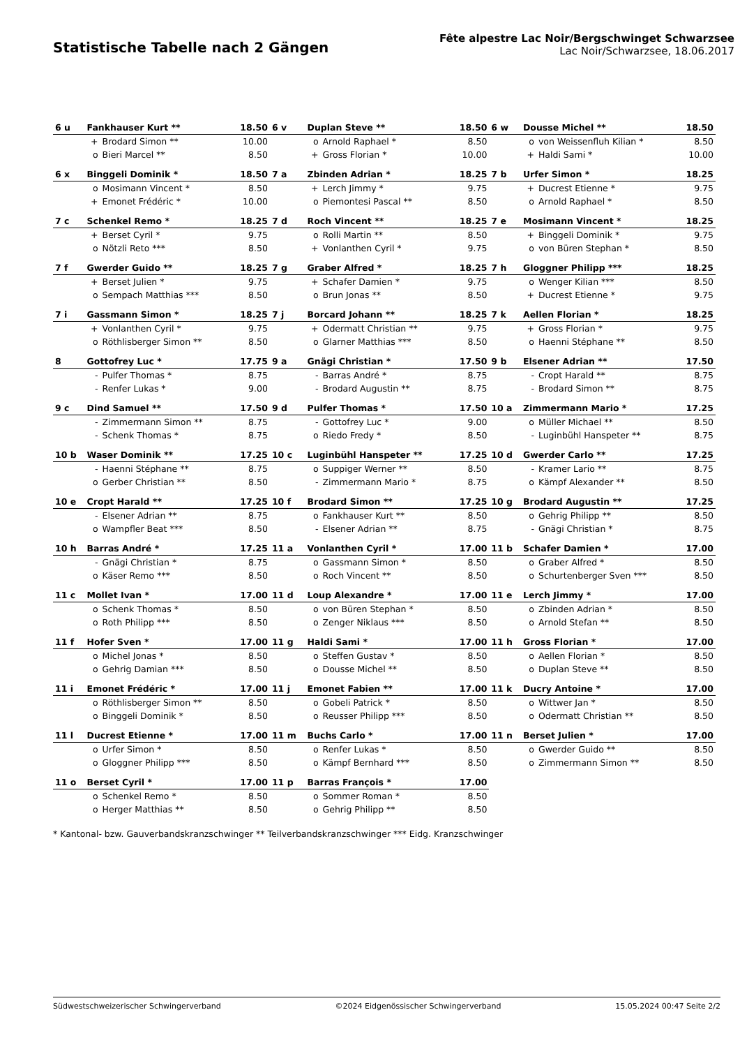Statistische Tabelle nach 2 Gängen
Fête alpestre Lac Noir/Bergschwinget Schwarzsee
Lac Noir/Schwarzsee, 18.06.2017
| 6 u | Fankhauser Kurt ** | | 18.50 | 6 v | Duplan Steve ** | | 18.50 | 6 w | Dousse Michel ** | | 18.50 |
| | + | Brodard Simon ** | 10.00 | | o | Arnold Raphael * | 8.50 | | o | von Weissenfluh Kilian * | 8.50 |
| | o | Bieri Marcel ** | 8.50 | | + | Gross Florian * | 10.00 | | + | Haldi Sami * | 10.00 |
| 6 x | Binggeli Dominik * | | 18.50 | 7 a | Zbinden Adrian * | | 18.25 | 7 b | Urfer Simon * | | 18.25 |
| | o | Mosimann Vincent * | 8.50 | | + | Lerch Jimmy * | 9.75 | | + | Ducrest Etienne * | 9.75 |
| | + | Emonet Frédéric * | 10.00 | | o | Piemontesi Pascal ** | 8.50 | | o | Arnold Raphael * | 8.50 |
| 7 c | Schenkel Remo * | | 18.25 | 7 d | Roch Vincent ** | | 18.25 | 7 e | Mosimann Vincent * | | 18.25 |
| | + | Berset Cyril * | 9.75 | | o | Rolli Martin ** | 8.50 | | + | Binggeli Dominik * | 9.75 |
| | o | Nötzli Reto *** | 8.50 | | + | Vonlanthen Cyril * | 9.75 | | o | von Büren Stephan * | 8.50 |
| 7 f | Gwerder Guido ** | | 18.25 | 7 g | Graber Alfred * | | 18.25 | 7 h | Gloggner Philipp *** | | 18.25 |
| | + | Berset Julien * | 9.75 | | + | Schafer Damien * | 9.75 | | o | Wenger Kilian *** | 8.50 |
| | o | Sempach Matthias *** | 8.50 | | o | Brun Jonas ** | 8.50 | | + | Ducrest Etienne * | 9.75 |
| 7 i | Gassmann Simon * | | 18.25 | 7 j | Borcard Johann ** | | 18.25 | 7 k | Aellen Florian * | | 18.25 |
| | + | Vonlanthen Cyril * | 9.75 | | + | Odermatt Christian ** | 9.75 | | + | Gross Florian * | 9.75 |
| | o | Röthlisberger Simon ** | 8.50 | | o | Glarner Matthias *** | 8.50 | | o | Haenni Stéphane ** | 8.50 |
| 8 | Gottofrey Luc * | | 17.75 | 9 a | Gnägi Christian * | | 17.50 | 9 b | Elsener Adrian ** | | 17.50 |
| | - | Pulfer Thomas * | 8.75 | | - | Barras André * | 8.75 | | - | Cropt Harald ** | 8.75 |
| | - | Renfer Lukas * | 9.00 | | - | Brodard Augustin ** | 8.75 | | - | Brodard Simon ** | 8.75 |
| 9 c | Dind Samuel ** | | 17.50 | 9 d | Pulfer Thomas * | | 17.50 | 10 a | Zimmermann Mario * | | 17.25 |
| | - | Zimmermann Simon ** | 8.75 | | - | Gottofrey Luc * | 9.00 | | o | Müller Michael ** | 8.50 |
| | - | Schenk Thomas * | 8.75 | | o | Riedo Fredy * | 8.50 | | - | Luginbühl Hanspeter ** | 8.75 |
| 10 b | Waser Dominik ** | | 17.25 | 10 c | Luginbühl Hanspeter ** | | 17.25 | 10 d | Gwerder Carlo ** | | 17.25 |
| | - | Haenni Stéphane ** | 8.75 | | o | Suppiger Werner ** | 8.50 | | - | Kramer Lario ** | 8.75 |
| | o | Gerber Christian ** | 8.50 | | - | Zimmermann Mario * | 8.75 | | o | Kämpf Alexander ** | 8.50 |
| 10 e | Cropt Harald ** | | 17.25 | 10 f | Brodard Simon ** | | 17.25 | 10 g | Brodard Augustin ** | | 17.25 |
| | - | Elsener Adrian ** | 8.75 | | o | Fankhauser Kurt ** | 8.50 | | o | Gehrig Philipp ** | 8.50 |
| | o | Wampfler Beat *** | 8.50 | | - | Elsener Adrian ** | 8.75 | | - | Gnägi Christian * | 8.75 |
| 10 h | Barras André * | | 17.25 | 11 a | Vonlanthen Cyril * | | 17.00 | 11 b | Schafer Damien * | | 17.00 |
| | - | Gnägi Christian * | 8.75 | | o | Gassmann Simon * | 8.50 | | o | Graber Alfred * | 8.50 |
| | o | Käser Remo *** | 8.50 | | o | Roch Vincent ** | 8.50 | | o | Schurtenberger Sven *** | 8.50 |
| 11 c | Mollet Ivan * | | 17.00 | 11 d | Loup Alexandre * | | 17.00 | 11 e | Lerch Jimmy * | | 17.00 |
| | o | Schenk Thomas * | 8.50 | | o | von Büren Stephan * | 8.50 | | o | Zbinden Adrian * | 8.50 |
| | o | Roth Philipp *** | 8.50 | | o | Zenger Niklaus *** | 8.50 | | o | Arnold Stefan ** | 8.50 |
| 11 f | Hofer Sven * | | 17.00 | 11 g | Haldi Sami * | | 17.00 | 11 h | Gross Florian * | | 17.00 |
| | o | Michel Jonas * | 8.50 | | o | Steffen Gustav * | 8.50 | | o | Aellen Florian * | 8.50 |
| | o | Gehrig Damian *** | 8.50 | | o | Dousse Michel ** | 8.50 | | o | Duplan Steve ** | 8.50 |
| 11 i | Emonet Frédéric * | | 17.00 | 11 j | Emonet Fabien ** | | 17.00 | 11 k | Ducry Antoine * | | 17.00 |
| | o | Röthlisberger Simon ** | 8.50 | | o | Gobeli Patrick * | 8.50 | | o | Wittwer Jan * | 8.50 |
| | o | Binggeli Dominik * | 8.50 | | o | Reusser Philipp *** | 8.50 | | o | Odermatt Christian ** | 8.50 |
| 11 l | Ducrest Etienne * | | 17.00 | 11 m | Buchs Carlo * | | 17.00 | 11 n | Berset Julien * | | 17.00 |
| | o | Urfer Simon * | 8.50 | | o | Renfer Lukas * | 8.50 | | o | Gwerder Guido ** | 8.50 |
| | o | Gloggner Philipp *** | 8.50 | | o | Kämpf Bernhard *** | 8.50 | | o | Zimmermann Simon ** | 8.50 |
| 11 o | Berset Cyril * | | 17.00 | 11 p | Barras François * | | 17.00 | | | | |
| | o | Schenkel Remo * | 8.50 | | o | Sommer Roman * | 8.50 | | | | |
| | o | Herger Matthias ** | 8.50 | | o | Gehrig Philipp ** | 8.50 | | | | |
* Kantonal- bzw. Gauverbandskranzschwinger ** Teilverbandskranzschwinger *** Eidg. Kranzschwinger
Südwestschweizerischer Schwingerverband ©2024 Eidgenössischer Schwingerverband 15.05.2024 00:47 Seite 2/2